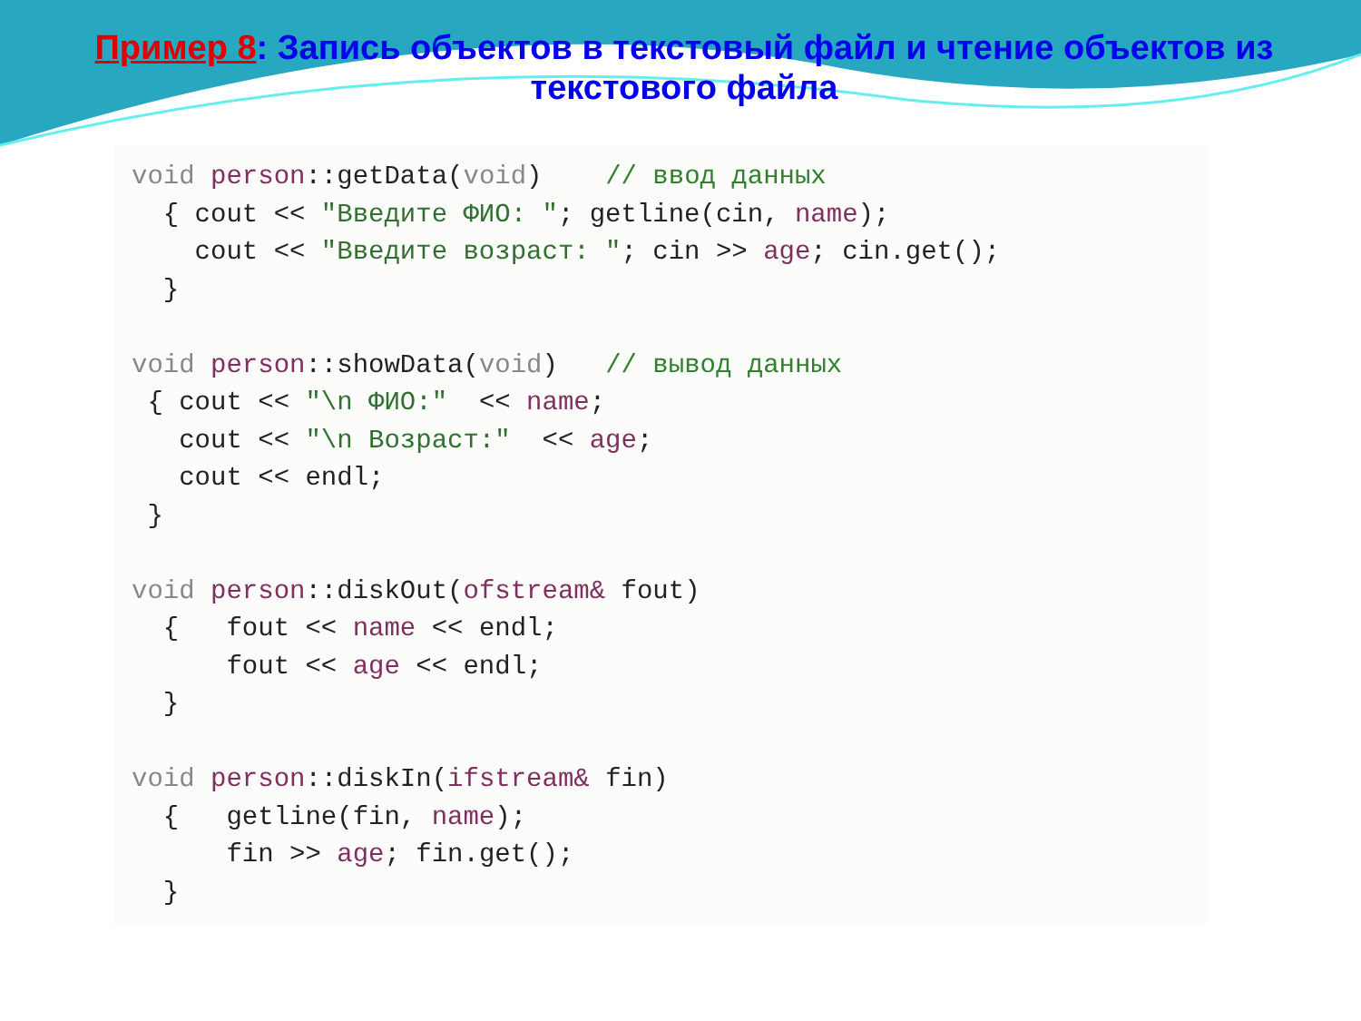Пример 8: Запись объектов в текстовый файл и чтение объектов из текстового файла
void person::getData(void)    // ввод данных
  { cout << "Введите ФИО: "; getline(cin, name);
    cout << "Введите возраст: "; cin >> age; cin.get();
  }

void person::showData(void)   // вывод данных
 { cout << "\n ФИО:"  << name;
   cout << "\n Возраст:"  << age;
   cout << endl;
 }

void person::diskOut(ofstream& fout)
  {   fout << name << endl;
      fout << age << endl;
  }

void person::diskIn(ifstream& fin)
  {   getline(fin, name);
      fin >> age; fin.get();
  }